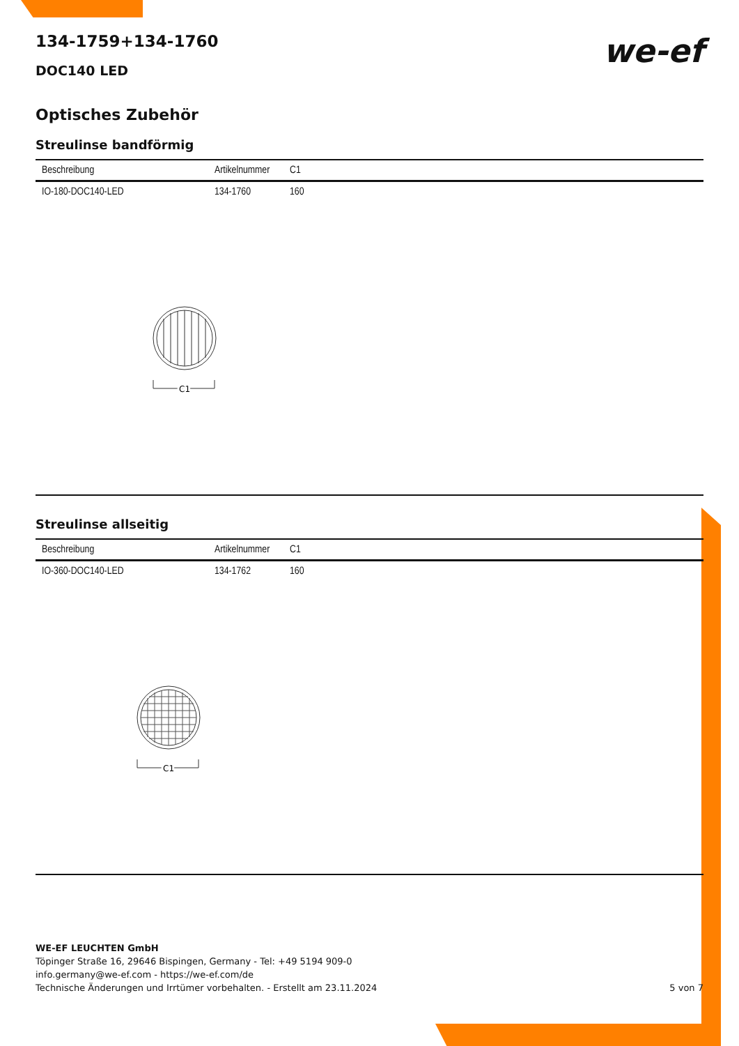we-ef
134-1759+134-1760
DOC140 LED
Optisches Zubehör
Streulinse bandförmig
| Beschreibung | Artikelnummer | C1 |
| --- | --- | --- |
| IO-180-DOC140-LED | 134-1760 | 160 |
C1
C1
Streulinse allseitig
| Beschreibung | Artikelnummer | C1 |
| --- | --- | --- |
| IO-360-DOC140-LED | 134-1762 | 160 |
C1
C1
WE-EF LEUCHTEN GmbH
Töpinger Straße 16, 29646 Bispingen, Germany - Tel: +49 5194 909-0
info.germany@we-ef.com - https://we-ef.com/de
Technische Änderungen und Irrtümer vorbehalten. - Erstellt am 23.11.2024 5 von 7